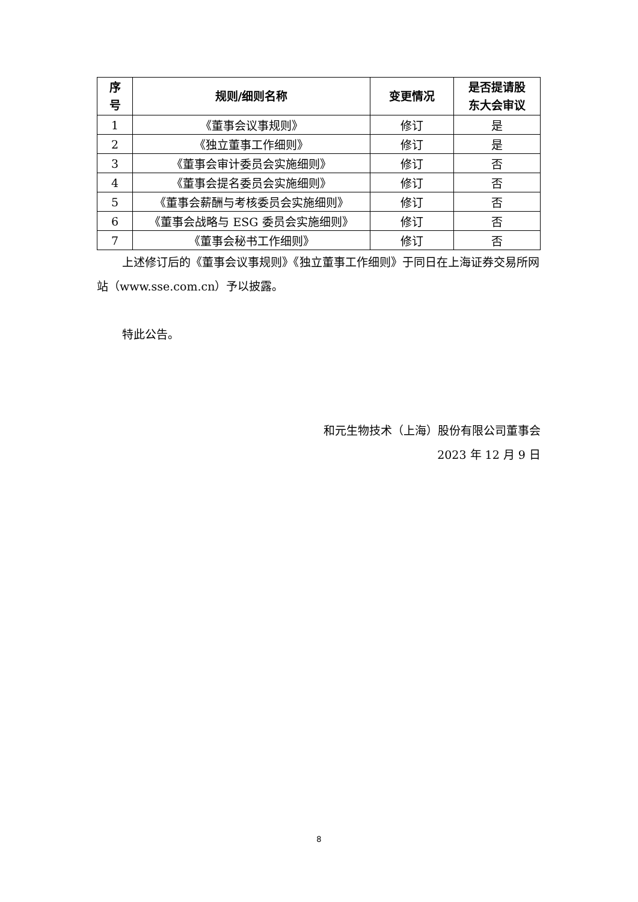| 序 号 | 规则/细则名称 | 变更情况 | 是否提请股 东大会审议 |
| --- | --- | --- | --- |
| 1 | 《董事会议事规则》 | 修订 | 是 |
| 2 | 《独立董事工作细则》 | 修订 | 是 |
| 3 | 《董事会审计委员会实施细则》 | 修订 | 否 |
| 4 | 《董事会提名委员会实施细则》 | 修订 | 否 |
| 5 | 《董事会薪酬与考核委员会实施细则》 | 修订 | 否 |
| 6 | 《董事会战略与 ESG 委员会实施细则》 | 修订 | 否 |
| 7 | 《董事会秘书工作细则》 | 修订 | 否 |
上述修订后的《董事会议事规则》《独立董事工作细则》于同日在上海证券交易所网站（www.sse.com.cn）予以披露。
特此公告。
和元生物技术（上海）股份有限公司董事会
2023 年 12 月 9 日
8